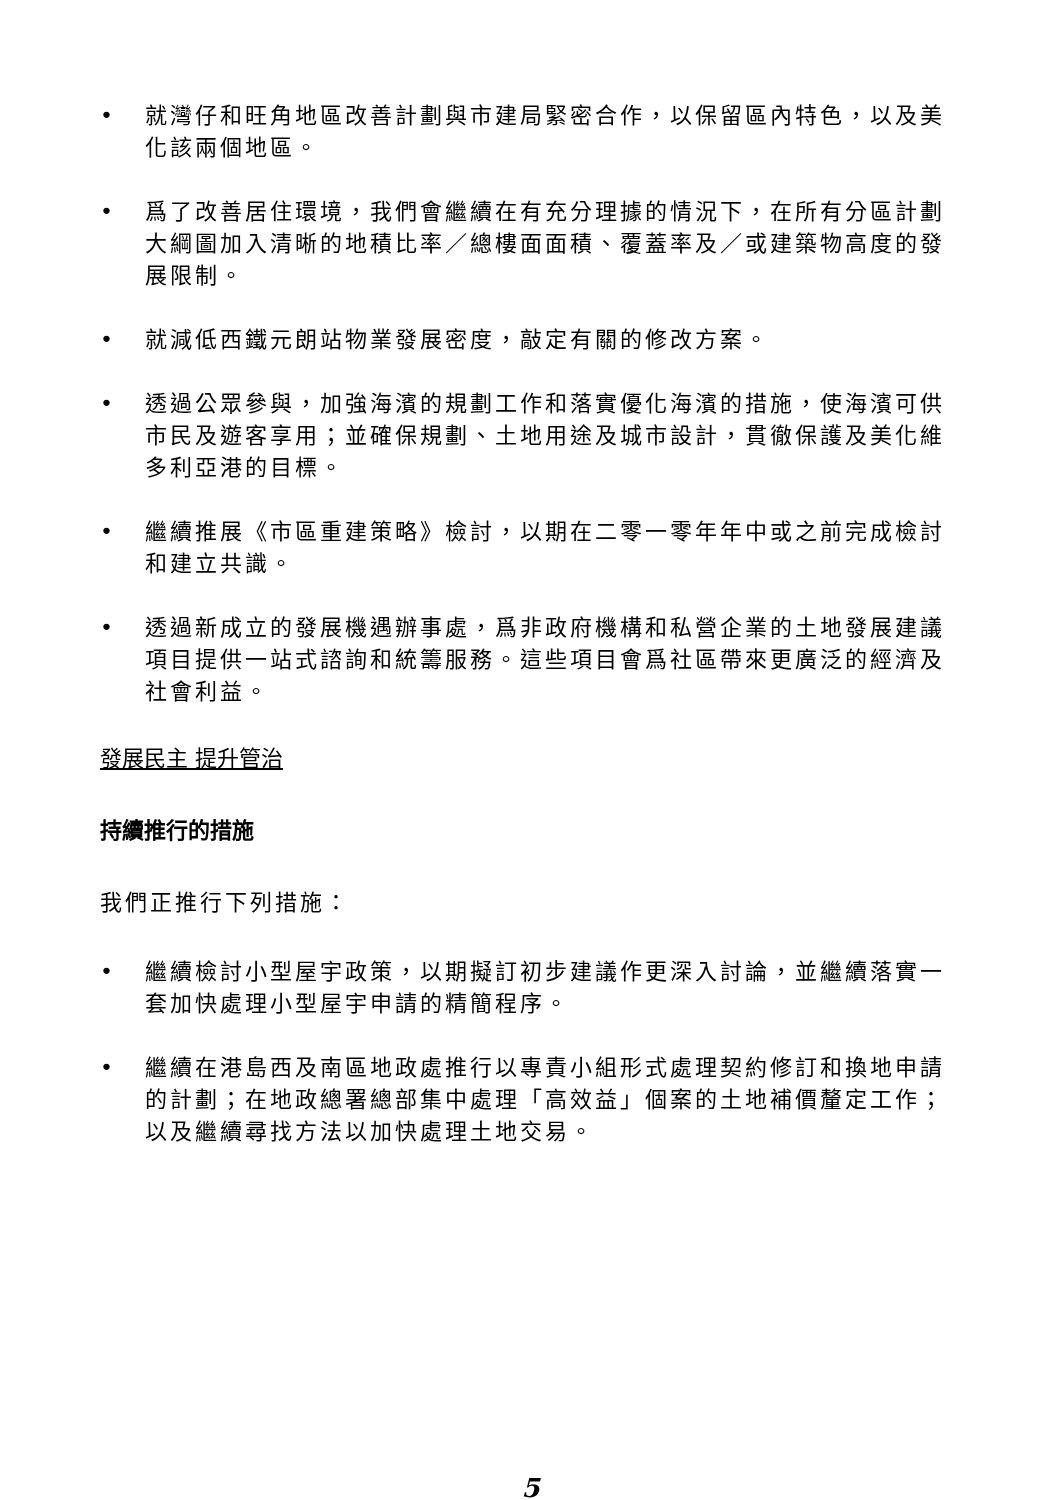• 就灣仔和旺角地區改善計劃與市建局緊密合作，以保留區內特色，以及美化該兩個地區。
• 爲了改善居住環境，我們會繼續在有充分理據的情況下，在所有分區計劃大綱圖加入清晰的地積比率／總樓面面積、覆蓋率及／或建築物高度的發展限制。
• 就減低西鐵元朗站物業發展密度，敲定有關的修改方案。
• 透過公眾參與，加強海濱的規劃工作和落實優化海濱的措施，使海濱可供市民及遊客享用；並確保規劃、土地用途及城市設計，貫徹保護及美化維多利亞港的目標。
• 繼續推展《市區重建策略》檢討，以期在二零一零年年中或之前完成檢討和建立共識。
• 透過新成立的發展機遇辦事處，爲非政府機構和私營企業的土地發展建議項目提供一站式諮詢和統籌服務。這些項目會爲社區帶來更廣泛的經濟及社會利益。
發展民主 提升管治
持續推行的措施
我們正推行下列措施：
• 繼續檢討小型屋宇政策，以期擬訂初步建議作更深入討論，並繼續落實一套加快處理小型屋宇申請的精簡程序。
• 繼續在港島西及南區地政處推行以專責小組形式處理契約修訂和換地申請的計劃；在地政總署總部集中處理「高效益」個案的土地補價釐定工作；以及繼續尋找方法以加快處理土地交易。
5